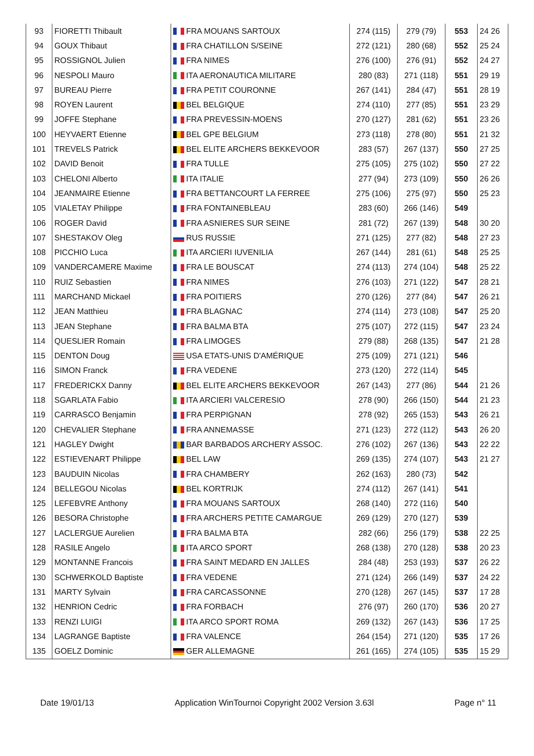| 93 | FIORETTI Thibault | FRA MOUANS SARTOUX | 274 (115) | 279 (79) | 553 | 24 26 |
| 94 | GOUX Thibaut | FRA CHATILLON S/SEINE | 272 (121) | 280 (68) | 552 | 25 24 |
| 95 | ROSSIGNOL Julien | FRA NIMES | 276 (100) | 276 (91) | 552 | 24 27 |
| 96 | NESPOLI Mauro | ITA AERONAUTICA MILITARE | 280 (83) | 271 (118) | 551 | 29 19 |
| 97 | BUREAU Pierre | FRA PETIT COURONNE | 267 (141) | 284 (47) | 551 | 28 19 |
| 98 | ROYEN Laurent | BEL BELGIQUE | 274 (110) | 277 (85) | 551 | 23 29 |
| 99 | JOFFE Stephane | FRA PREVESSIN-MOENS | 270 (127) | 281 (62) | 551 | 23 26 |
| 100 | HEYVAERT Etienne | BEL GPE BELGIUM | 273 (118) | 278 (80) | 551 | 21 32 |
| 101 | TREVELS Patrick | BEL ELITE ARCHERS BEKKEVOOR | 283 (57) | 267 (137) | 550 | 27 25 |
| 102 | DAVID Benoit | FRA TULLE | 275 (105) | 275 (102) | 550 | 27 22 |
| 103 | CHELONI Alberto | ITA ITALIE | 277 (94) | 273 (109) | 550 | 26 26 |
| 104 | JEANMAIRE Etienne | FRA BETTANCOURT LA FERREE | 275 (106) | 275 (97) | 550 | 25 23 |
| 105 | VIALETAY Philippe | FRA FONTAINEBLEAU | 283 (60) | 266 (146) | 549 | |
| 106 | ROGER David | FRA ASNIERES SUR SEINE | 281 (72) | 267 (139) | 548 | 30 20 |
| 107 | SHESTAKOV Oleg | RUS RUSSIE | 271 (125) | 277 (82) | 548 | 27 23 |
| 108 | PICCHIO Luca | ITA ARCIERI IUVENILIA | 267 (144) | 281 (61) | 548 | 25 25 |
| 109 | VANDERCAMERE Maxime | FRA LE BOUSCAT | 274 (113) | 274 (104) | 548 | 25 22 |
| 110 | RUIZ Sebastien | FRA NIMES | 276 (103) | 271 (122) | 547 | 28 21 |
| 111 | MARCHAND Mickael | FRA POITIERS | 270 (126) | 277 (84) | 547 | 26 21 |
| 112 | JEAN Matthieu | FRA BLAGNAC | 274 (114) | 273 (108) | 547 | 25 20 |
| 113 | JEAN Stephane | FRA BALMA BTA | 275 (107) | 272 (115) | 547 | 23 24 |
| 114 | QUESLIER Romain | FRA LIMOGES | 279 (88) | 268 (135) | 547 | 21 28 |
| 115 | DENTON Doug | USA ETATS-UNIS D'AMÉRIQUE | 275 (109) | 271 (121) | 546 | |
| 116 | SIMON Franck | FRA VEDENE | 273 (120) | 272 (114) | 545 | |
| 117 | FREDERICKX Danny | BEL ELITE ARCHERS BEKKEVOOR | 267 (143) | 277 (86) | 544 | 21 26 |
| 118 | SGARLATA Fabio | ITA ARCIERI VALCERESIO | 278 (90) | 266 (150) | 544 | 21 23 |
| 119 | CARRASCO Benjamin | FRA PERPIGNAN | 278 (92) | 265 (153) | 543 | 26 21 |
| 120 | CHEVALIER Stephane | FRA ANNEMASSE | 271 (123) | 272 (112) | 543 | 26 20 |
| 121 | HAGLEY Dwight | BAR BARBADOS ARCHERY ASSOC. | 276 (102) | 267 (136) | 543 | 22 22 |
| 122 | ESTIEVENART Philippe | BEL LAW | 269 (135) | 274 (107) | 543 | 21 27 |
| 123 | BAUDUIN Nicolas | FRA CHAMBERY | 262 (163) | 280 (73) | 542 | |
| 124 | BELLEGOU Nicolas | BEL KORTRIJK | 274 (112) | 267 (141) | 541 | |
| 125 | LEFEBVRE Anthony | FRA MOUANS SARTOUX | 268 (140) | 272 (116) | 540 | |
| 126 | BESORA Christophe | FRA ARCHERS PETITE CAMARGUE | 269 (129) | 270 (127) | 539 | |
| 127 | LACLERGUE Aurelien | FRA BALMA BTA | 282 (66) | 256 (179) | 538 | 22 25 |
| 128 | RASILE Angelo | ITA ARCO SPORT | 268 (138) | 270 (128) | 538 | 20 23 |
| 129 | MONTANNE Francois | FRA SAINT MEDARD EN JALLES | 284 (48) | 253 (193) | 537 | 26 22 |
| 130 | SCHWERKOLD Baptiste | FRA VEDENE | 271 (124) | 266 (149) | 537 | 24 22 |
| 131 | MARTY Sylvain | FRA CARCASSONNE | 270 (128) | 267 (145) | 537 | 17 28 |
| 132 | HENRION Cedric | FRA FORBACH | 276 (97) | 260 (170) | 536 | 20 27 |
| 133 | RENZI LUIGI | ITA ARCO SPORT ROMA | 269 (132) | 267 (143) | 536 | 17 25 |
| 134 | LAGRANGE Baptiste | FRA VALENCE | 264 (154) | 271 (120) | 535 | 17 26 |
| 135 | GOELZ Dominic | GER ALLEMAGNE | 261 (165) | 274 (105) | 535 | 15 29 |
Date 19/01/13 Application WinTournoi Copyright 2002 Version 3.63l Page n° 11